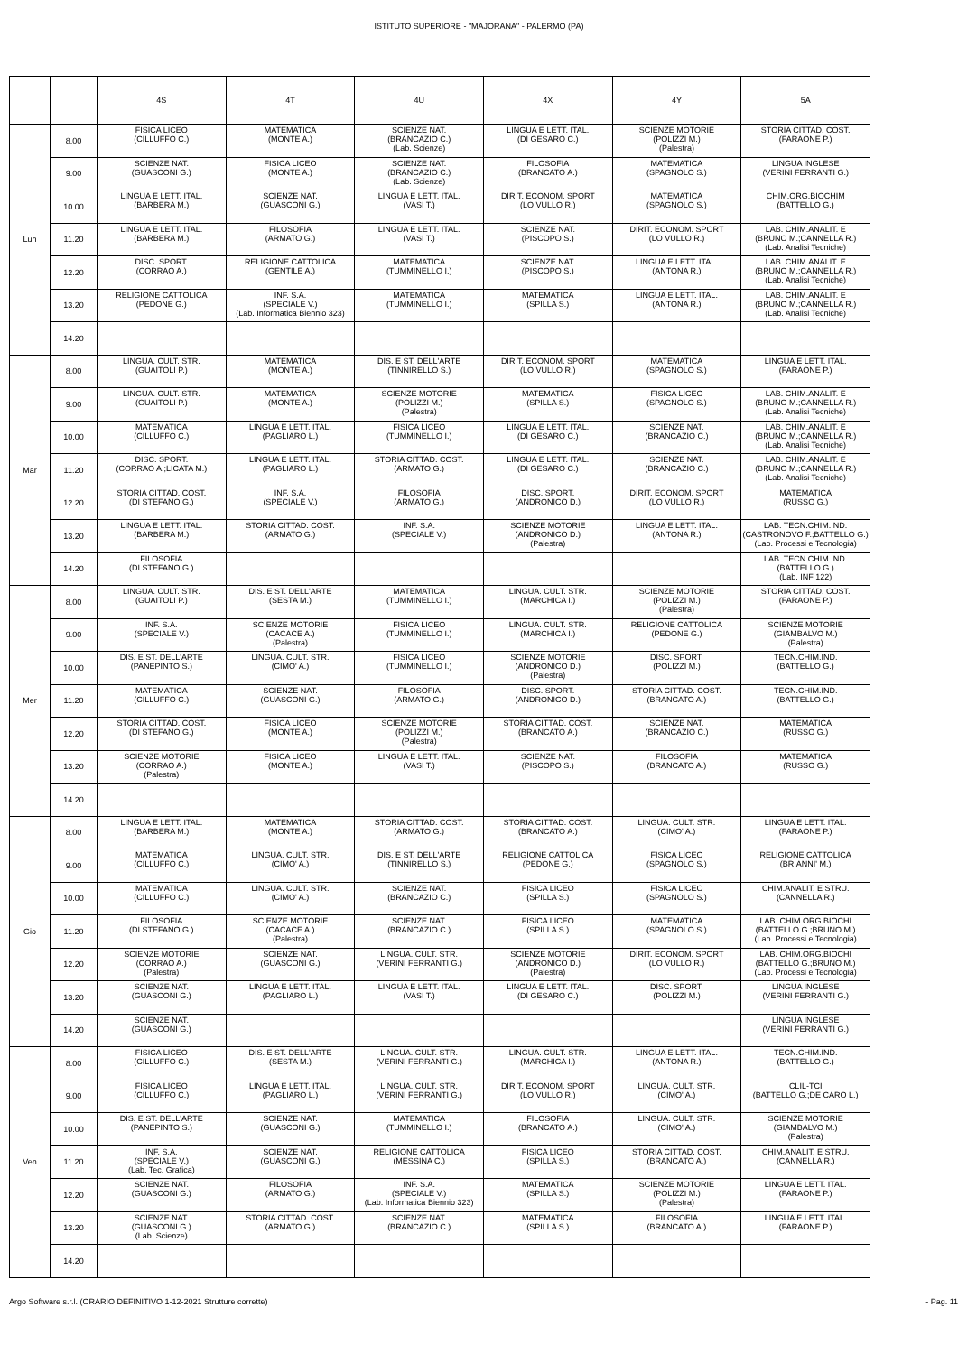ISTITUTO SUPERIORE - "MAJORANA" - PALERMO (PA)
| | | 4S | 4T | 4U | 4X | 4Y | 5A |
| --- | --- | --- | --- | --- | --- | --- | --- |
| Lun | 8.00 | FISICA LICEO (CILLUFFO C.) | MATEMATICA (MONTE A.) | SCIENZE NAT. (BRANCAZIO C.) (Lab. Scienze) | LINGUA E LETT. ITAL. (DI GESARO C.) | SCIENZE MOTORIE (POLIZZI M.) (Palestra) | STORIA CITTAD. COST. (FARAONE P.) |
| | 9.00 | SCIENZE NAT. (GUASCONI G.) | FISICA LICEO (MONTE A.) | SCIENZE NAT. (BRANCAZIO C.) (Lab. Scienze) | FILOSOFIA (BRANCATO A.) | MATEMATICA (SPAGNOLO S.) | LINGUA INGLESE (VERINI FERRANTI G.) |
| | 10.00 | LINGUA E LETT. ITAL. (BARBERA M.) | SCIENZE NAT. (GUASCONI G.) | LINGUA E LETT. ITAL. (VASI T.) | DIRIT. ECONOM. SPORT (LO VULLO R.) | MATEMATICA (SPAGNOLO S.) | CHIM.ORG.BIOCHIM (BATTELLO G.) |
| | 11.20 | LINGUA E LETT. ITAL. (BARBERA M.) | FILOSOFIA (ARMATO G.) | LINGUA E LETT. ITAL. (VASI T.) | SCIENZE NAT. (PISCOPO S.) | DIRIT. ECONOM. SPORT (LO VULLO R.) | LAB. CHIM.ANALIT. E (BRUNO M.;CANNELLA R.) (Lab. Analisi Tecniche) |
| | 12.20 | DISC. SPORT. (CORRAO A.) | RELIGIONE CATTOLICA (GENTILE A.) | MATEMATICA (TUMMINELLO I.) | SCIENZE NAT. (PISCOPO S.) | LINGUA E LETT. ITAL. (ANTONA R.) | LAB. CHIM.ANALIT. E (BRUNO M.;CANNELLA R.) (Lab. Analisi Tecniche) |
| | 13.20 | RELIGIONE CATTOLICA (PEDONE G.) | INF. S.A. (SPECIALE V.) (Lab. Informatica Biennio 323) | MATEMATICA (TUMMINELLO I.) | MATEMATICA (SPILLA S.) | LINGUA E LETT. ITAL. (ANTONA R.) | LAB. CHIM.ANALIT. E (BRUNO M.;CANNELLA R.) (Lab. Analisi Tecniche) |
| | 14.20 | | | | | | |
| Mar | 8.00 | LINGUA. CULT. STR. (GUAITOLI P.) | MATEMATICA (MONTE A.) | DIS. E ST. DELL'ARTE (TINNIRELLO S.) | DIRIT. ECONOM. SPORT (LO VULLO R.) | MATEMATICA (SPAGNOLO S.) | LINGUA E LETT. ITAL. (FARAONE P.) |
| | 9.00 | LINGUA. CULT. STR. (GUAITOLI P.) | MATEMATICA (MONTE A.) | SCIENZE MOTORIE (POLIZZI M.) (Palestra) | MATEMATICA (SPILLA S.) | FISICA LICEO (SPAGNOLO S.) | LAB. CHIM.ANALIT. E (BRUNO M.;CANNELLA R.) (Lab. Analisi Tecniche) |
| | 10.00 | MATEMATICA (CILLUFFO C.) | LINGUA E LETT. ITAL. (PAGLIARO L.) | FISICA LICEO (TUMMINELLO I.) | LINGUA E LETT. ITAL. (DI GESARO C.) | SCIENZE NAT. (BRANCAZIO C.) | LAB. CHIM.ANALIT. E (BRUNO M.;CANNELLA R.) (Lab. Analisi Tecniche) |
| | 11.20 | DISC. SPORT. (CORRAO A.;LICATA M.) | LINGUA E LETT. ITAL. (PAGLIARO L.) | STORIA CITTAD. COST. (ARMATO G.) | LINGUA E LETT. ITAL. (DI GESARO C.) | SCIENZE NAT. (BRANCAZIO C.) | LAB. CHIM.ANALIT. E (BRUNO M.;CANNELLA R.) (Lab. Analisi Tecniche) |
| | 12.20 | STORIA CITTAD. COST. (DI STEFANO G.) | INF. S.A. (SPECIALE V.) | FILOSOFIA (ARMATO G.) | DISC. SPORT. (ANDRONICO D.) | DIRIT. ECONOM. SPORT (LO VULLO R.) | MATEMATICA (RUSSO G.) |
| | 13.20 | LINGUA E LETT. ITAL. (BARBERA M.) | STORIA CITTAD. COST. (ARMATO G.) | INF. S.A. (SPECIALE V.) | SCIENZE MOTORIE (ANDRONICO D.) (Palestra) | LINGUA E LETT. ITAL. (ANTONA R.) | LAB. TECN.CHIM.IND. (CASTRONOVO F.;BATTELLO G.) (Lab. Processi e Tecnologia) |
| | 14.20 | FILOSOFIA (DI STEFANO G.) | | | | | LAB. TECN.CHIM.IND. (BATTELLO G.) (Lab. INF 122) |
| Mer | 8.00 | LINGUA. CULT. STR. (GUAITOLI P.) | DIS. E ST. DELL'ARTE (SESTA M.) | MATEMATICA (TUMMINELLO I.) | LINGUA. CULT. STR. (MARCHICA I.) | SCIENZE MOTORIE (POLIZZI M.) (Palestra) | STORIA CITTAD. COST. (FARAONE P.) |
| | 9.00 | INF. S.A. (SPECIALE V.) | SCIENZE MOTORIE (CACACE A.) (Palestra) | FISICA LICEO (TUMMINELLO I.) | LINGUA. CULT. STR. (MARCHICA I.) | RELIGIONE CATTOLICA (PEDONE G.) | SCIENZE MOTORIE (GIAMBALVO M.) (Palestra) |
| | 10.00 | DIS. E ST. DELL'ARTE (PANEPINTO S.) | LINGUA. CULT. STR. (CIMO' A.) | FISICA LICEO (TUMMINELLO I.) | SCIENZE MOTORIE (ANDRONICO D.) (Palestra) | DISC. SPORT. (POLIZZI M.) | TECN.CHIM.IND. (BATTELLO G.) |
| | 11.20 | MATEMATICA (CILLUFFO C.) | SCIENZE NAT. (GUASCONI G.) | FILOSOFIA (ARMATO G.) | DISC. SPORT. (ANDRONICO D.) | STORIA CITTAD. COST. (BRANCATO A.) | TECN.CHIM.IND. (BATTELLO G.) |
| | 12.20 | STORIA CITTAD. COST. (DI STEFANO G.) | FISICA LICEO (MONTE A.) | SCIENZE MOTORIE (POLIZZI M.) (Palestra) | STORIA CITTAD. COST. (BRANCATO A.) | SCIENZE NAT. (BRANCAZIO C.) | MATEMATICA (RUSSO G.) |
| | 13.20 | SCIENZE MOTORIE (CORRAO A.) (Palestra) | FISICA LICEO (MONTE A.) | LINGUA E LETT. ITAL. (VASI T.) | SCIENZE NAT. (PISCOPO S.) | FILOSOFIA (BRANCATO A.) | MATEMATICA (RUSSO G.) |
| | 14.20 | | | | | | |
| Gio | 8.00 | LINGUA E LETT. ITAL. (BARBERA M.) | MATEMATICA (MONTE A.) | STORIA CITTAD. COST. (ARMATO G.) | STORIA CITTAD. COST. (BRANCATO A.) | LINGUA. CULT. STR. (CIMO' A.) | LINGUA E LETT. ITAL. (FARAONE P.) |
| | 9.00 | MATEMATICA (CILLUFFO C.) | LINGUA. CULT. STR. (CIMO' A.) | DIS. E ST. DELL'ARTE (TINNIRELLO S.) | RELIGIONE CATTOLICA (PEDONE G.) | FISICA LICEO (SPAGNOLO S.) | RELIGIONE CATTOLICA (BRIANNI' M.) |
| | 10.00 | MATEMATICA (CILLUFFO C.) | LINGUA. CULT. STR. (CIMO' A.) | SCIENZE NAT. (BRANCAZIO C.) | FISICA LICEO (SPILLA S.) | FISICA LICEO (SPAGNOLO S.) | CHIM.ANALIT. E STRU. (CANNELLA R.) |
| | 11.20 | FILOSOFIA (DI STEFANO G.) | SCIENZE MOTORIE (CACACE A.) (Palestra) | SCIENZE NAT. (BRANCAZIO C.) | FISICA LICEO (SPILLA S.) | MATEMATICA (SPAGNOLO S.) | LAB. CHIM.ORG.BIOCHI (BATTELLO G.;BRUNO M.) (Lab. Processi e Tecnologia) |
| | 12.20 | SCIENZE MOTORIE (CORRAO A.) (Palestra) | SCIENZE NAT. (GUASCONI G.) | LINGUA. CULT. STR. (VERINI FERRANTI G.) | SCIENZE MOTORIE (ANDRONICO D.) (Palestra) | DIRIT. ECONOM. SPORT (LO VULLO R.) | LAB. CHIM.ORG.BIOCHI (BATTELLO G.;BRUNO M.) (Lab. Processi e Tecnologia) |
| | 13.20 | SCIENZE NAT. (GUASCONI G.) | LINGUA E LETT. ITAL. (PAGLIARO L.) | LINGUA E LETT. ITAL. (VASI T.) | LINGUA E LETT. ITAL. (DI GESARO C.) | DISC. SPORT. (POLIZZI M.) | LINGUA INGLESE (VERINI FERRANTI G.) |
| | 14.20 | SCIENZE NAT. (GUASCONI G.) | | | | | LINGUA INGLESE (VERINI FERRANTI G.) |
| Ven | 8.00 | FISICA LICEO (CILLUFFO C.) | DIS. E ST. DELL'ARTE (SESTA M.) | LINGUA. CULT. STR. (VERINI FERRANTI G.) | LINGUA. CULT. STR. (MARCHICA I.) | LINGUA E LETT. ITAL. (ANTONA R.) | TECN.CHIM.IND. (BATTELLO G.) |
| | 9.00 | FISICA LICEO (CILLUFFO C.) | LINGUA E LETT. ITAL. (PAGLIARO L.) | LINGUA. CULT. STR. (VERINI FERRANTI G.) | DIRIT. ECONOM. SPORT (LO VULLO R.) | LINGUA. CULT. STR. (CIMO' A.) | CLIL-TCI (BATTELLO G.;DE CARO L.) |
| | 10.00 | DIS. E ST. DELL'ARTE (PANEPINTO S.) | SCIENZE NAT. (GUASCONI G.) | MATEMATICA (TUMMINELLO I.) | FILOSOFIA (BRANCATO A.) | LINGUA. CULT. STR. (CIMO' A.) | SCIENZE MOTORIE (GIAMBALVO M.) (Palestra) |
| | 11.20 | INF. S.A. (SPECIALE V.) (Lab. Tec. Grafica) | SCIENZE NAT. (GUASCONI G.) | RELIGIONE CATTOLICA (MESSINA C.) | FISICA LICEO (SPILLA S.) | STORIA CITTAD. COST. (BRANCATO A.) | CHIM.ANALIT. E STRU. (CANNELLA R.) |
| | 12.20 | SCIENZE NAT. (GUASCONI G.) | FILOSOFIA (ARMATO G.) | INF. S.A. (SPECIALE V.) (Lab. Informatica Biennio 323) | MATEMATICA (SPILLA S.) | SCIENZE MOTORIE (POLIZZI M.) (Palestra) | LINGUA E LETT. ITAL. (FARAONE P.) |
| | 13.20 | SCIENZE NAT. (GUASCONI G.) (Lab. Scienze) | STORIA CITTAD. COST. (ARMATO G.) | SCIENZE NAT. (BRANCAZIO C.) | MATEMATICA (SPILLA S.) | FILOSOFIA (BRANCATO A.) | LINGUA E LETT. ITAL. (FARAONE P.) |
| | 14.20 | | | | | | |
Argo Software s.r.l. (ORARIO DEFINITIVO 1-12-2021 Strutture corrette) - Pag. 11